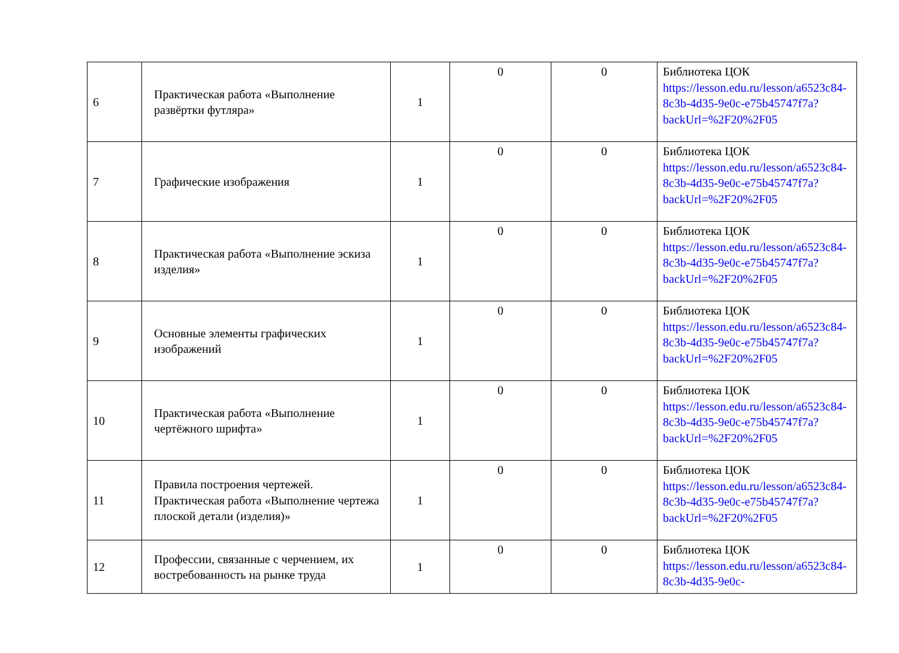| 6 | Практическая работа «Выполнение развёртки футляра» | 1 | 0 | 0 | Библиотека ЦОК https://lesson.edu.ru/lesson/a6523c84-8c3b-4d35-9e0c-e75b45747f7a?backUrl=%2F20%2F05 |
| 7 | Графические изображения | 1 | 0 | 0 | Библиотека ЦОК https://lesson.edu.ru/lesson/a6523c84-8c3b-4d35-9e0c-e75b45747f7a?backUrl=%2F20%2F05 |
| 8 | Практическая работа «Выполнение эскиза изделия» | 1 | 0 | 0 | Библиотека ЦОК https://lesson.edu.ru/lesson/a6523c84-8c3b-4d35-9e0c-e75b45747f7a?backUrl=%2F20%2F05 |
| 9 | Основные элементы графических изображений | 1 | 0 | 0 | Библиотека ЦОК https://lesson.edu.ru/lesson/a6523c84-8c3b-4d35-9e0c-e75b45747f7a?backUrl=%2F20%2F05 |
| 10 | Практическая работа «Выполнение чертёжного шрифта» | 1 | 0 | 0 | Библиотека ЦОК https://lesson.edu.ru/lesson/a6523c84-8c3b-4d35-9e0c-e75b45747f7a?backUrl=%2F20%2F05 |
| 11 | Правила построения чертежей. Практическая работа «Выполнение чертежа плоской детали (изделия)» | 1 | 0 | 0 | Библиотека ЦОК https://lesson.edu.ru/lesson/a6523c84-8c3b-4d35-9e0c-e75b45747f7a?backUrl=%2F20%2F05 |
| 12 | Профессии, связанные с черчением, их востребованность на рынке труда | 1 | 0 | 0 | Библиотека ЦОК https://lesson.edu.ru/lesson/a6523c84-8c3b-4d35-9e0c- |